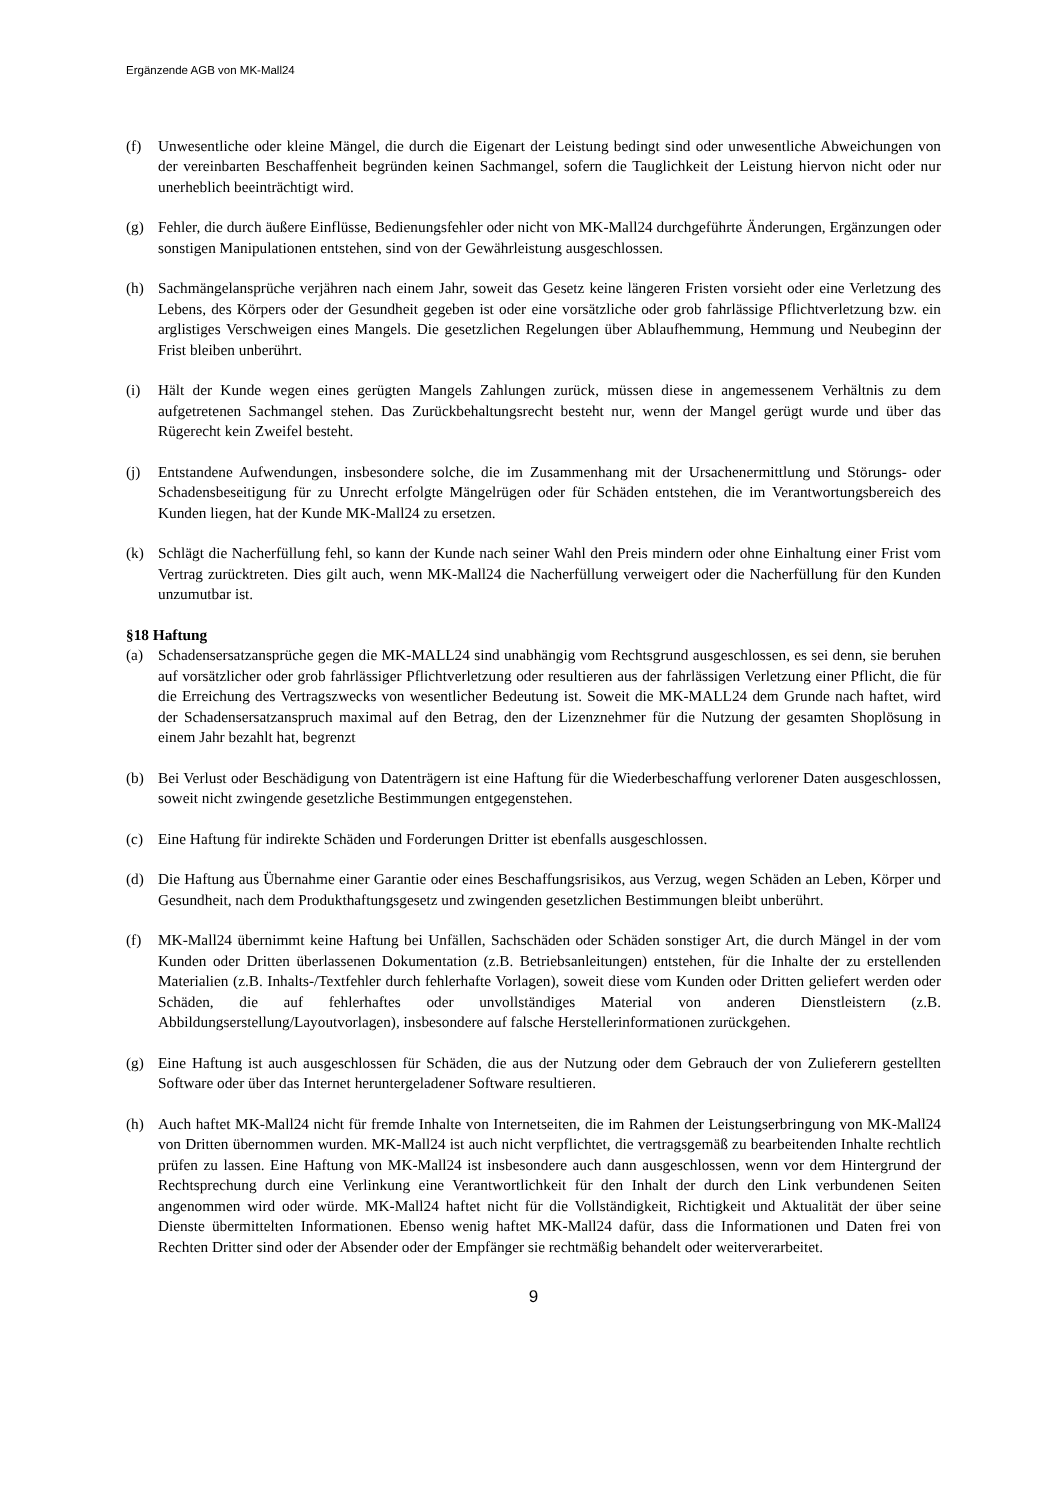Ergänzende AGB von MK-Mall24
(f) Unwesentliche oder kleine Mängel, die durch die Eigenart der Leistung bedingt sind oder unwesentliche Abweichungen von der vereinbarten Beschaffenheit begründen keinen Sachmangel, sofern die Tauglichkeit der Leistung hiervon nicht oder nur unerheblich beeinträchtigt wird.
(g) Fehler, die durch äußere Einflüsse, Bedienungsfehler oder nicht von MK-Mall24 durchgeführte Änderungen, Ergänzungen oder sonstigen Manipulationen entstehen, sind von der Gewährleistung ausgeschlossen.
(h) Sachmängelansprüche verjähren nach einem Jahr, soweit das Gesetz keine längeren Fristen vorsieht oder eine Verletzung des Lebens, des Körpers oder der Gesundheit gegeben ist oder eine vorsätzliche oder grob fahrlässige Pflichtverletzung bzw. ein arglistiges Verschweigen eines Mangels. Die gesetzlichen Regelungen über Ablaufhemmung, Hemmung und Neubeginn der Frist bleiben unberührt.
(i) Hält der Kunde wegen eines gerügten Mangels Zahlungen zurück, müssen diese in angemessenem Verhältnis zu dem aufgetretenen Sachmangel stehen. Das Zurückbehaltungsrecht besteht nur, wenn der Mangel gerügt wurde und über das Rügerecht kein Zweifel besteht.
(j) Entstandene Aufwendungen, insbesondere solche, die im Zusammenhang mit der Ursachenermittlung und Störungs- oder Schadensbeseitigung für zu Unrecht erfolgte Mängelrügen oder für Schäden entstehen, die im Verantwortungsbereich des Kunden liegen, hat der Kunde MK-Mall24 zu ersetzen.
(k) Schlägt die Nacherfüllung fehl, so kann der Kunde nach seiner Wahl den Preis mindern oder ohne Einhaltung einer Frist vom Vertrag zurücktreten. Dies gilt auch, wenn MK-Mall24 die Nacherfüllung verweigert oder die Nacherfüllung für den Kunden unzumutbar ist.
§18 Haftung
(a) Schadensersatzansprüche gegen die MK-MALL24 sind unabhängig vom Rechtsgrund ausgeschlossen, es sei denn, sie beruhen auf vorsätzlicher oder grob fahrlässiger Pflichtverletzung oder resultieren aus der fahrlässigen Verletzung einer Pflicht, die für die Erreichung des Vertragszwecks von wesentlicher Bedeutung ist. Soweit die MK-MALL24 dem Grunde nach haftet, wird der Schadensersatzanspruch maximal auf den Betrag, den der Lizenznehmer für die Nutzung der gesamten Shoplösung in einem Jahr bezahlt hat, begrenzt
(b) Bei Verlust oder Beschädigung von Datenträgern ist eine Haftung für die Wiederbeschaffung verlorener Daten ausgeschlossen, soweit nicht zwingende gesetzliche Bestimmungen entgegenstehen.
(c) Eine Haftung für indirekte Schäden und Forderungen Dritter ist ebenfalls ausgeschlossen.
(d) Die Haftung aus Übernahme einer Garantie oder eines Beschaffungsrisikos, aus Verzug, wegen Schäden an Leben, Körper und Gesundheit, nach dem Produkthaftungsgesetz und zwingenden gesetzlichen Bestimmungen bleibt unberührt.
(f) MK-Mall24 übernimmt keine Haftung bei Unfällen, Sachschäden oder Schäden sonstiger Art, die durch Mängel in der vom Kunden oder Dritten überlassenen Dokumentation (z.B. Betriebsanleitungen) entstehen, für die Inhalte der zu erstellenden Materialien (z.B. Inhalts-/Textfehler durch fehlerhafte Vorlagen), soweit diese vom Kunden oder Dritten geliefert werden oder Schäden, die auf fehlerhaftes oder unvollständiges Material von anderen Dienstleistern (z.B. Abbildungserstellung/Layoutvorlagen), insbesondere auf falsche Herstellerinformationen zurückgehen.
(g) Eine Haftung ist auch ausgeschlossen für Schäden, die aus der Nutzung oder dem Gebrauch der von Zulieferern gestellten Software oder über das Internet heruntergeladener Software resultieren.
(h) Auch haftet MK-Mall24 nicht für fremde Inhalte von Internetseiten, die im Rahmen der Leistungserbringung von MK-Mall24 von Dritten übernommen wurden. MK-Mall24 ist auch nicht verpflichtet, die vertragsgemäß zu bearbeitenden Inhalte rechtlich prüfen zu lassen. Eine Haftung von MK-Mall24 ist insbesondere auch dann ausgeschlossen, wenn vor dem Hintergrund der Rechtsprechung durch eine Verlinkung eine Verantwortlichkeit für den Inhalt der durch den Link verbundenen Seiten angenommen wird oder würde. MK-Mall24 haftet nicht für die Vollständigkeit, Richtigkeit und Aktualität der über seine Dienste übermittelten Informationen. Ebenso wenig haftet MK-Mall24 dafür, dass die Informationen und Daten frei von Rechten Dritter sind oder der Absender oder der Empfänger sie rechtmäßig behandelt oder weiterverarbeitet.
9